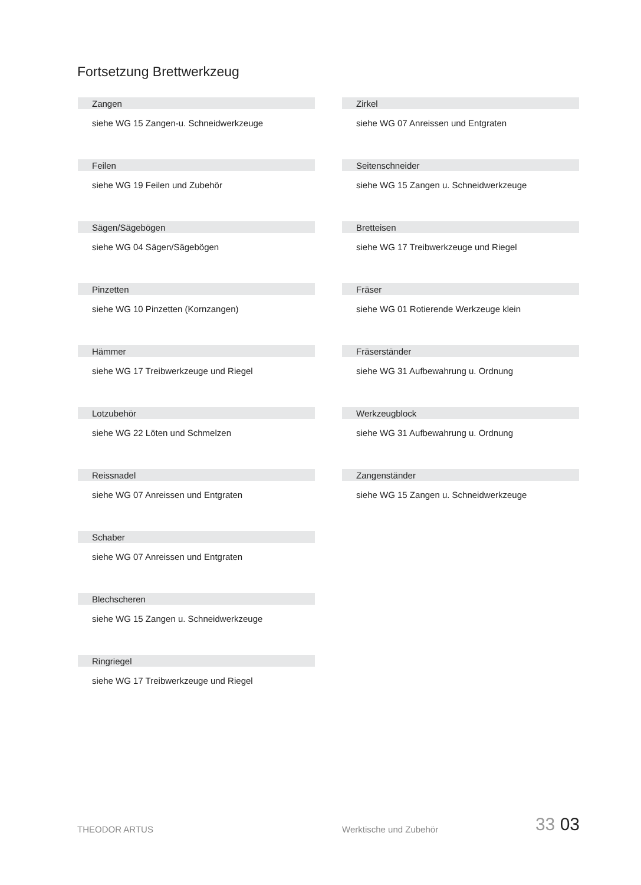Fortsetzung Brettwerkzeug
Zangen
siehe WG 15 Zangen-u. Schneidwerkzeuge
Feilen
siehe WG 19 Feilen und Zubehör
Sägen/Sägebögen
siehe WG 04 Sägen/Sägebögen
Pinzetten
siehe WG 10 Pinzetten (Kornzangen)
Hämmer
siehe WG 17 Treibwerkzeuge und Riegel
Lotzubehör
siehe WG 22 Löten und Schmelzen
Reissnadel
siehe WG 07 Anreissen und Entgraten
Schaber
siehe WG 07 Anreissen und Entgraten
Blechscheren
siehe WG 15 Zangen u. Schneidwerkzeuge
Ringriegel
siehe WG 17 Treibwerkzeuge und Riegel
Zirkel
siehe WG 07 Anreissen und Entgraten
Seitenschneider
siehe WG 15 Zangen u. Schneidwerkzeuge
Bretteisen
siehe WG 17 Treibwerkzeuge und Riegel
Fräser
siehe WG 01 Rotierende Werkzeuge klein
Fräserständer
siehe WG 31 Aufbewahrung u. Ordnung
Werkzeugblock
siehe WG 31 Aufbewahrung u. Ordnung
Zangenständer
siehe WG 15 Zangen u. Schneidwerkzeuge
THEODOR ARTUS
Werktische und Zubehör
33 03